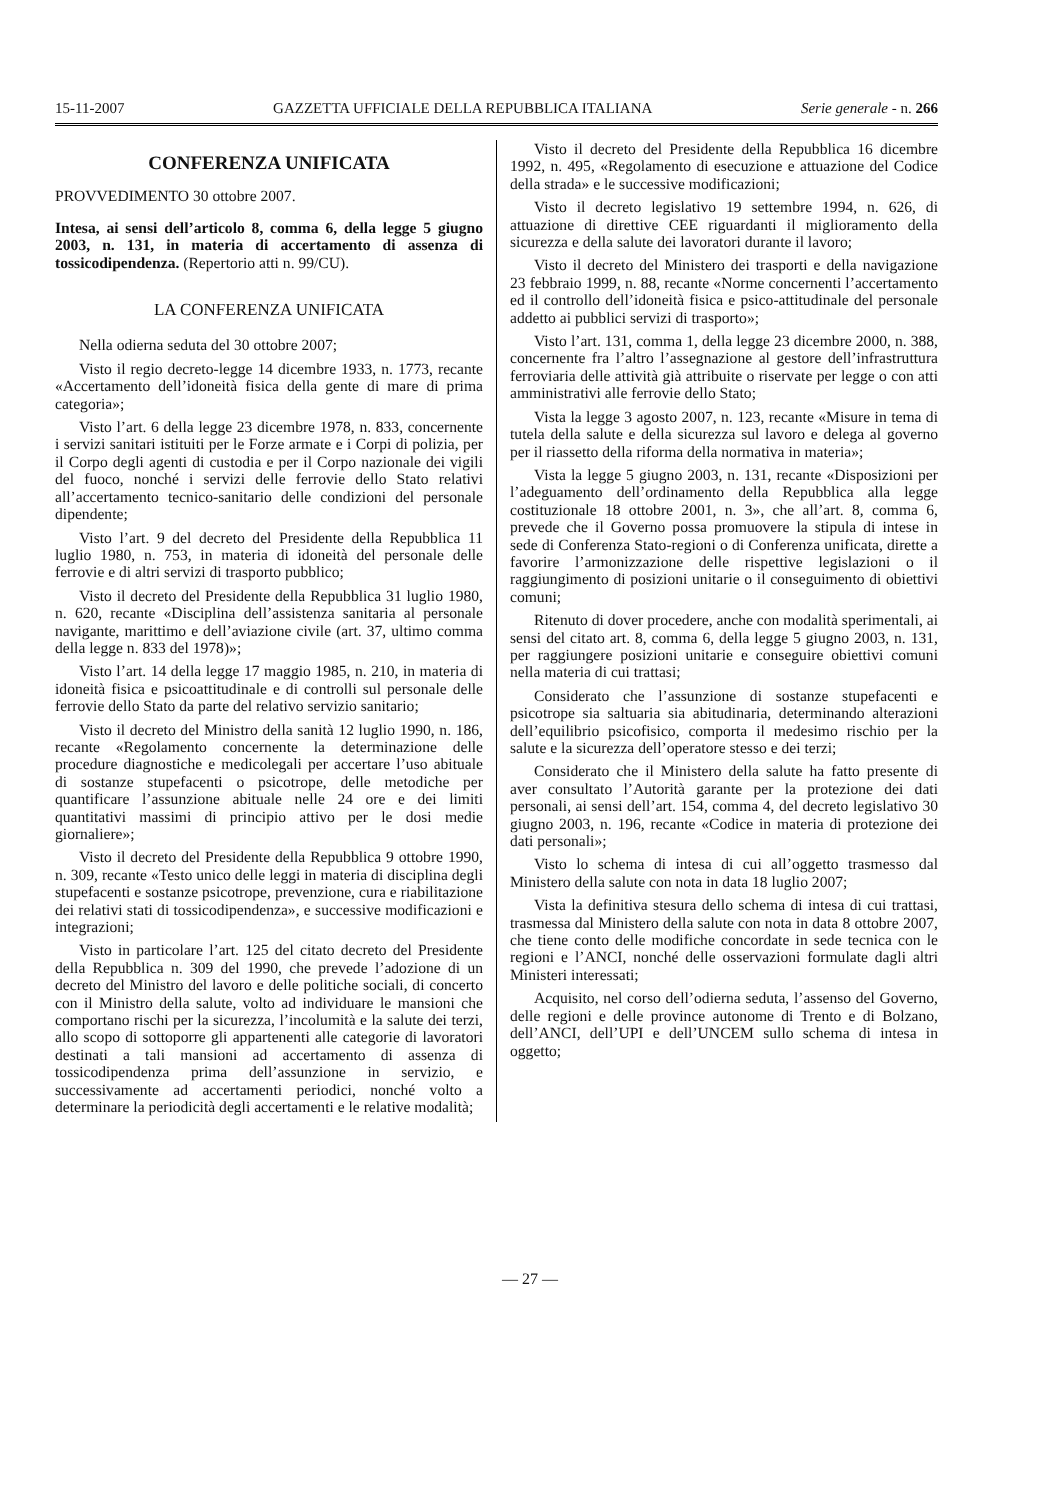15-11-2007 GAZZETTA UFFICIALE DELLA REPUBBLICA ITALIANA Serie generale - n. 266
CONFERENZA UNIFICATA
PROVVEDIMENTO 30 ottobre 2007.
Intesa, ai sensi dell’articolo 8, comma 6, della legge 5 giugno 2003, n. 131, in materia di accertamento di assenza di tossicodipendenza. (Repertorio atti n. 99/CU).
LA CONFERENZA UNIFICATA
Nella odierna seduta del 30 ottobre 2007;
Visto il regio decreto-legge 14 dicembre 1933, n. 1773, recante «Accertamento dell’idoneità fisica della gente di mare di prima categoria»;
Visto l’art. 6 della legge 23 dicembre 1978, n. 833, concernente i servizi sanitari istituiti per le Forze armate e i Corpi di polizia, per il Corpo degli agenti di custodia e per il Corpo nazionale dei vigili del fuoco, nonché i servizi delle ferrovie dello Stato relativi all’accertamento tecnico-sanitario delle condizioni del personale dipendente;
Visto l’art. 9 del decreto del Presidente della Repubblica 11 luglio 1980, n. 753, in materia di idoneità del personale delle ferrovie e di altri servizi di trasporto pubblico;
Visto il decreto del Presidente della Repubblica 31 luglio 1980, n. 620, recante «Disciplina dell’assistenza sanitaria al personale navigante, marittimo e dell’aviazione civile (art. 37, ultimo comma della legge n. 833 del 1978)»;
Visto l’art. 14 della legge 17 maggio 1985, n. 210, in materia di idoneità fisica e psicoattitudinale e di controlli sul personale delle ferrovie dello Stato da parte del relativo servizio sanitario;
Visto il decreto del Ministro della sanità 12 luglio 1990, n. 186, recante «Regolamento concernente la determinazione delle procedure diagnostiche e medicolegali per accertare l’uso abituale di sostanze stupefacenti o psicotrope, delle metodiche per quantificare l’assunzione abituale nelle 24 ore e dei limiti quantitativi massimi di principio attivo per le dosi medie giornaliere»;
Visto il decreto del Presidente della Repubblica 9 ottobre 1990, n. 309, recante «Testo unico delle leggi in materia di disciplina degli stupefacenti e sostanze psicotrope, prevenzione, cura e riabilitazione dei relativi stati di tossicodipendenza», e successive modificazioni e integrazioni;
Visto in particolare l’art. 125 del citato decreto del Presidente della Repubblica n. 309 del 1990, che prevede l’adozione di un decreto del Ministro del lavoro e delle politiche sociali, di concerto con il Ministro della salute, volto ad individuare le mansioni che comportano rischi per la sicurezza, l’incolumità e la salute dei terzi, allo scopo di sottoporre gli appartenenti alle categorie di lavoratori destinati a tali mansioni ad accertamento di assenza di tossicodipendenza prima dell’assunzione in servizio, e successivamente ad accertamenti periodici, nonché volto a determinare la periodicità degli accertamenti e le relative modalità;
Visto il decreto del Presidente della Repubblica 16 dicembre 1992, n. 495, «Regolamento di esecuzione e attuazione del Codice della strada» e le successive modificazioni;
Visto il decreto legislativo 19 settembre 1994, n. 626, di attuazione di direttive CEE riguardanti il miglioramento della sicurezza e della salute dei lavoratori durante il lavoro;
Visto il decreto del Ministero dei trasporti e della navigazione 23 febbraio 1999, n. 88, recante «Norme concernenti l’accertamento ed il controllo dell’idoneità fisica e psico-attitudinale del personale addetto ai pubblici servizi di trasporto»;
Visto l’art. 131, comma 1, della legge 23 dicembre 2000, n. 388, concernente fra l’altro l’assegnazione al gestore dell’infrastruttura ferroviaria delle attività già attribuite o riservate per legge o con atti amministrativi alle ferrovie dello Stato;
Vista la legge 3 agosto 2007, n. 123, recante «Misure in tema di tutela della salute e della sicurezza sul lavoro e delega al governo per il riassetto della riforma della normativa in materia»;
Vista la legge 5 giugno 2003, n. 131, recante «Disposizioni per l’adeguamento dell’ordinamento della Repubblica alla legge costituzionale 18 ottobre 2001, n. 3», che all’art. 8, comma 6, prevede che il Governo possa promuovere la stipula di intese in sede di Conferenza Stato-regioni o di Conferenza unificata, dirette a favorire l’armonizzazione delle rispettive legislazioni o il raggiungimento di posizioni unitarie o il conseguimento di obiettivi comuni;
Ritenuto di dover procedere, anche con modalità sperimentali, ai sensi del citato art. 8, comma 6, della legge 5 giugno 2003, n. 131, per raggiungere posizioni unitarie e conseguire obiettivi comuni nella materia di cui trattasi;
Considerato che l’assunzione di sostanze stupefacenti e psicotrope sia saltuaria sia abitudinaria, determinando alterazioni dell’equilibrio psicofisico, comporta il medesimo rischio per la salute e la sicurezza dell’operatore stesso e dei terzi;
Considerato che il Ministero della salute ha fatto presente di aver consultato l’Autorità garante per la protezione dei dati personali, ai sensi dell’art. 154, comma 4, del decreto legislativo 30 giugno 2003, n. 196, recante «Codice in materia di protezione dei dati personali»;
Visto lo schema di intesa di cui all’oggetto trasmesso dal Ministero della salute con nota in data 18 luglio 2007;
Vista la definitiva stesura dello schema di intesa di cui trattasi, trasmessa dal Ministero della salute con nota in data 8 ottobre 2007, che tiene conto delle modifiche concordate in sede tecnica con le regioni e l’ANCI, nonché delle osservazioni formulate dagli altri Ministeri interessati;
Acquisito, nel corso dell’odierna seduta, l’assenso del Governo, delle regioni e delle province autonome di Trento e di Bolzano, dell’ANCI, dell’UPI e dell’UNCEM sullo schema di intesa in oggetto;
— 27 —